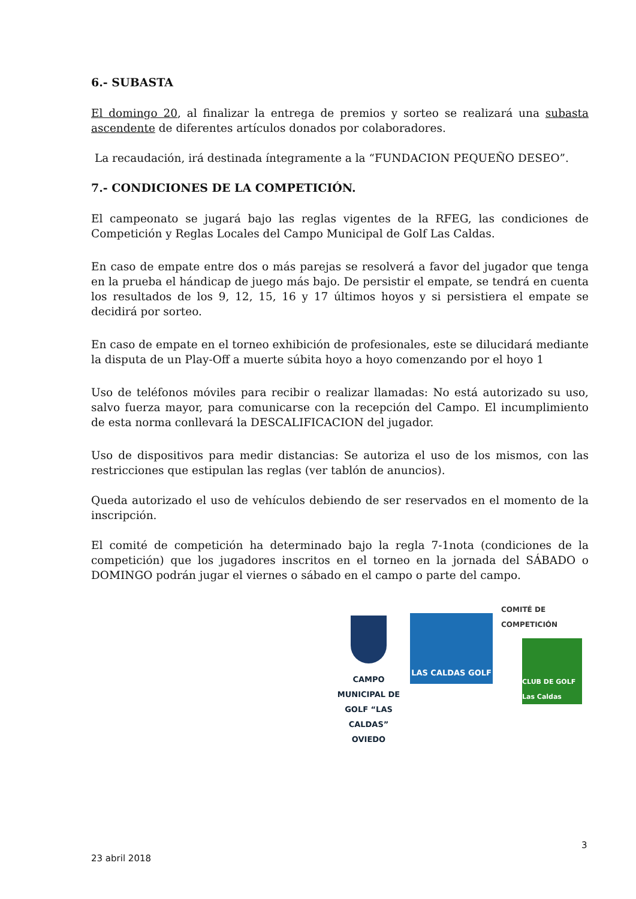6.- SUBASTA
El domingo 20, al finalizar la entrega de premios y sorteo se realizará una subasta ascendente de diferentes artículos donados por colaboradores.
La recaudación, irá destinada íntegramente a la “FUNDACION PEQUEÑO DESEO”.
7.- CONDICIONES DE LA COMPETICIÓN.
El campeonato se jugará bajo las reglas vigentes de la RFEG, las condiciones de Competición y Reglas Locales del Campo Municipal de Golf Las Caldas.
En caso de empate entre dos o más parejas se resolverá a favor del jugador que tenga en la prueba el hándicap de juego más bajo. De persistir el empate, se tendrá en cuenta los resultados de los 9, 12, 15, 16 y 17 últimos hoyos y si persistiera el empate se decidirá por sorteo.
En caso de empate en el torneo exhibición de profesionales, este se dilucidará mediante la disputa de un Play-Off a muerte súbita hoyo a hoyo comenzando por el hoyo 1
Uso de teléfonos móviles para recibir o realizar llamadas: No está autorizado su uso, salvo fuerza mayor, para comunicarse con la recepción del Campo. El incumplimiento de esta norma conllevará la DESCALIFICACION del jugador.
Uso de dispositivos para medir distancias: Se autoriza el uso de los mismos, con las restricciones que estipulan las reglas (ver tablón de anuncios).
Queda autorizado el uso de vehículos debiendo de ser reservados en el momento de la inscripción.
El comité de competición ha determinado bajo la regla 7-1nota (condiciones de la competición) que los jugadores inscritos en el torneo en la jornada del SÁBADO o DOMINGO podrán jugar el viernes o sábado en el campo o parte del campo.
CAMPO MUNICIPAL DE GOLF “LAS CALDAS”
OVIEDO
LAS CALDAS GOLF
COMITÉ DE COMPETICIÓN
CLUB DE GOLF Las Caldas
3
23 abril 2018